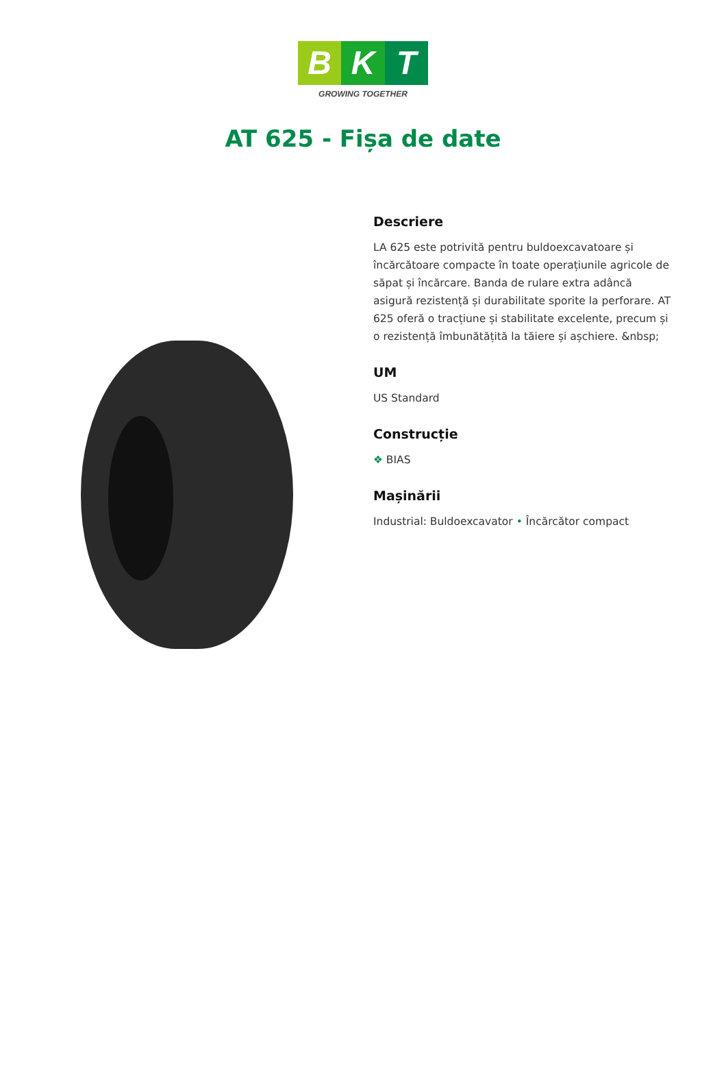B K T
GROWING TOGETHER
AT 625 - Fișa de date
Descriere
LA 625 este potrivită pentru buldoexcavatoare și încărcătoare compacte în toate operațiunile agricole de săpat și încărcare. Banda de rulare extra adâncă asigură rezistență și durabilitate sporite la perforare. AT 625 oferă o tracțiune și stabilitate excelente, precum și o rezistență îmbunătățită la tăiere și așchiere. &nbsp;
UM
US Standard
Construcție
❖ BIAS
Mașinării
Industrial: Buldoexcavator • Încărcător compact